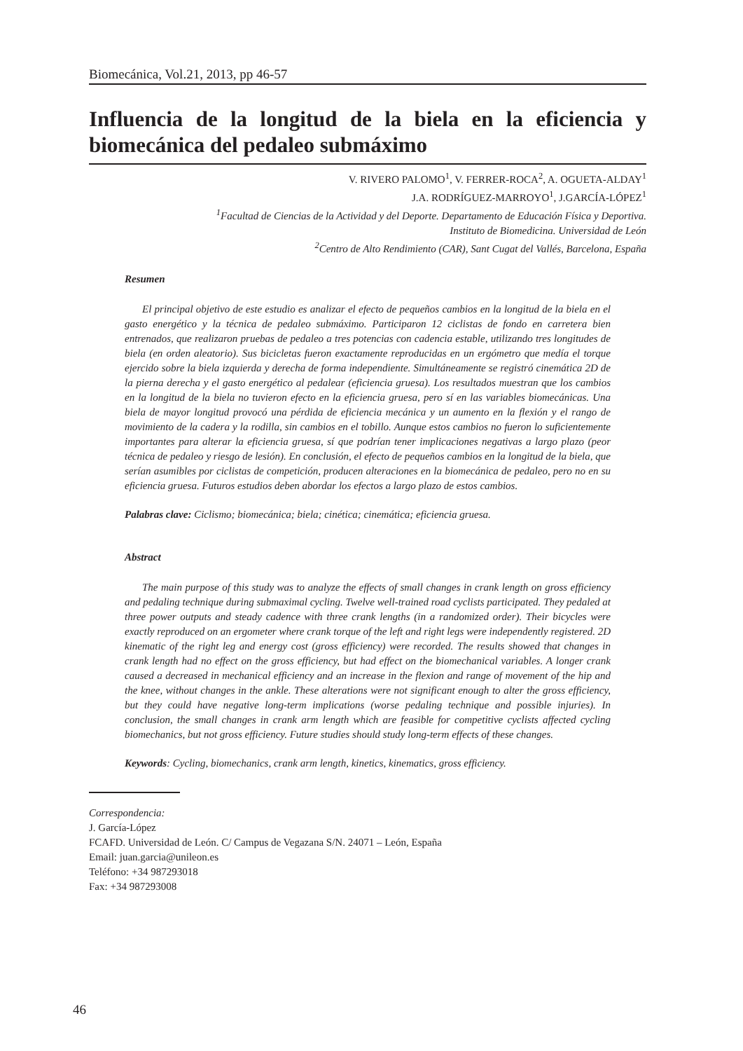Biomecánica, Vol.21, 2013, pp 46-57
Influencia de la longitud de la biela en la eficiencia y biomecánica del pedaleo submáximo
V. RIVERO PALOMO<sup>1</sup>, V. FERRER-ROCA<sup>2</sup>, A. OGUETA-ALDAY<sup>1</sup>
J.A. RODRÍGUEZ-MARROYO<sup>1</sup>, J.GARCÍA-LÓPEZ<sup>1</sup>
<sup>1</sup> Facultad de Ciencias de la Actividad y del Deporte. Departamento de Educación Física y Deportiva.
Instituto de Biomedicina. Universidad de León
<sup>2</sup> Centro de Alto Rendimiento (CAR), Sant Cugat del Vallés, Barcelona, España
Resumen
El principal objetivo de este estudio es analizar el efecto de pequeños cambios en la longitud de la biela en el gasto energético y la técnica de pedaleo submáximo. Participaron 12 ciclistas de fondo en carretera bien entrenados, que realizaron pruebas de pedaleo a tres potencias con cadencia estable, utilizando tres longitudes de biela (en orden aleatorio). Sus bicicletas fueron exactamente reproducidas en un ergómetro que medía el torque ejercido sobre la biela izquierda y derecha de forma independiente. Simultáneamente se registró cinemática 2D de la pierna derecha y el gasto energético al pedalear (eficiencia gruesa). Los resultados muestran que los cambios en la longitud de la biela no tuvieron efecto en la eficiencia gruesa, pero sí en las variables biomecánicas. Una biela de mayor longitud provocó una pérdida de eficiencia mecánica y un aumento en la flexión y el rango de movimiento de la cadera y la rodilla, sin cambios en el tobillo. Aunque estos cambios no fueron lo suficientemente importantes para alterar la eficiencia gruesa, sí que podrían tener implicaciones negativas a largo plazo (peor técnica de pedaleo y riesgo de lesión). En conclusión, el efecto de pequeños cambios en la longitud de la biela, que serían asumibles por ciclistas de competición, producen alteraciones en la biomecánica de pedaleo, pero no en su eficiencia gruesa. Futuros estudios deben abordar los efectos a largo plazo de estos cambios.
Palabras clave: Ciclismo; biomecánica; biela; cinética; cinemática; eficiencia gruesa.
Abstract
The main purpose of this study was to analyze the effects of small changes in crank length on gross efficiency and pedaling technique during submaximal cycling. Twelve well-trained road cyclists participated. They pedaled at three power outputs and steady cadence with three crank lengths (in a randomized order). Their bicycles were exactly reproduced on an ergometer where crank torque of the left and right legs were independently registered. 2D kinematic of the right leg and energy cost (gross efficiency) were recorded. The results showed that changes in crank length had no effect on the gross efficiency, but had effect on the biomechanical variables. A longer crank caused a decreased in mechanical efficiency and an increase in the flexion and range of movement of the hip and the knee, without changes in the ankle. These alterations were not significant enough to alter the gross efficiency, but they could have negative long-term implications (worse pedaling technique and possible injuries). In conclusion, the small changes in crank arm length which are feasible for competitive cyclists affected cycling biomechanics, but not gross efficiency. Future studies should study long-term effects of these changes.
Keywords: Cycling, biomechanics, crank arm length, kinetics, kinematics, gross efficiency.
Correspondencia:
J. García-López
FCAFD. Universidad de León. C/ Campus de Vegazana S/N. 24071 – León, España
Email: juan.garcia@unileon.es
Teléfono: +34 987293018
Fax: +34 987293008
46